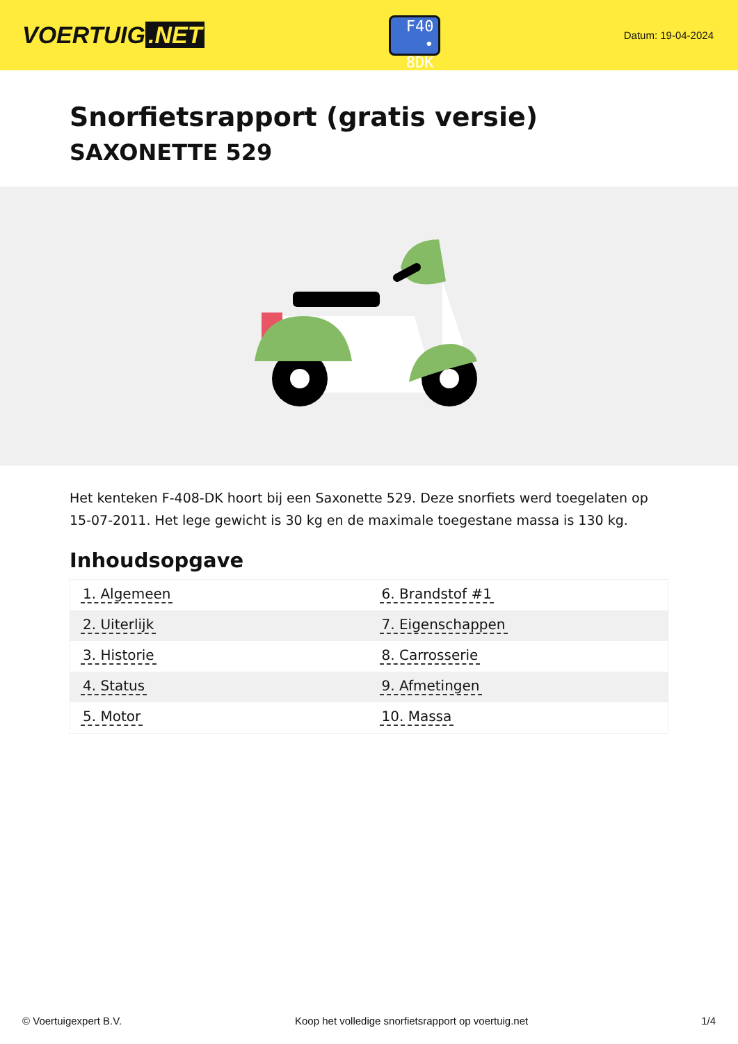VOERTUIG.NET
F40
• 8DK
Datum: 19-04-2024
Snorfietsrapport (gratis versie)
SAXONETTE 529
Het kenteken F-408-DK hoort bij een Saxonette 529. Deze snorfiets werd toegelaten op 15-07-2011. Het lege gewicht is 30 kg en de maximale toegestane massa is 130 kg.
Inhoudsopgave
| 1. Algemeen | 6. Brandstof #1 |
| 2. Uiterlijk | 7. Eigenschappen |
| 3. Historie | 8. Carrosserie |
| 4. Status | 9. Afmetingen |
| 5. Motor | 10. Massa |
© Voertuigexpert B.V. Koop het volledige snorfietsrapport op voertuig.net 1/4